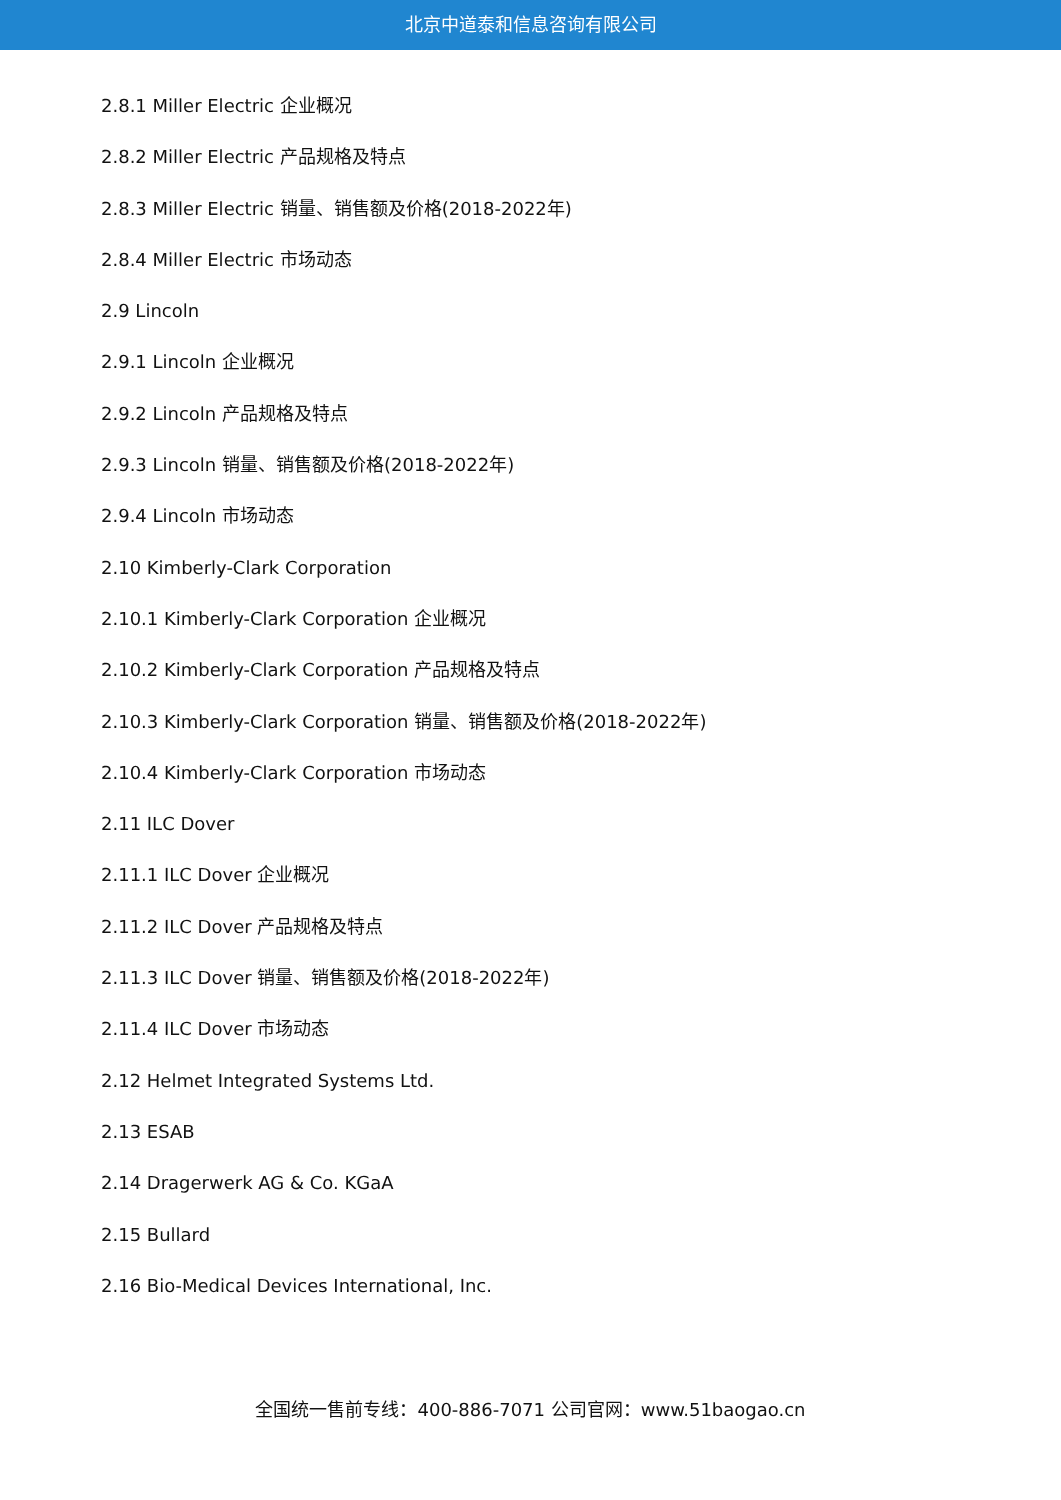北京中道泰和信息咨询有限公司
2.8.1 Miller Electric 企业概况
2.8.2 Miller Electric 产品规格及特点
2.8.3 Miller Electric 销量、销售额及价格(2018-2022年)
2.8.4 Miller Electric 市场动态
2.9 Lincoln
2.9.1 Lincoln 企业概况
2.9.2 Lincoln 产品规格及特点
2.9.3 Lincoln 销量、销售额及价格(2018-2022年)
2.9.4 Lincoln 市场动态
2.10 Kimberly-Clark Corporation
2.10.1 Kimberly-Clark Corporation 企业概况
2.10.2 Kimberly-Clark Corporation 产品规格及特点
2.10.3 Kimberly-Clark Corporation 销量、销售额及价格(2018-2022年)
2.10.4 Kimberly-Clark Corporation 市场动态
2.11 ILC Dover
2.11.1 ILC Dover 企业概况
2.11.2 ILC Dover 产品规格及特点
2.11.3 ILC Dover 销量、销售额及价格(2018-2022年)
2.11.4 ILC Dover 市场动态
2.12 Helmet Integrated Systems Ltd.
2.13 ESAB
2.14 Dragerwerk AG & Co. KGaA
2.15 Bullard
2.16 Bio-Medical Devices International, Inc.
全国统一售前专线：400-886-7071 公司官网：www.51baogao.cn